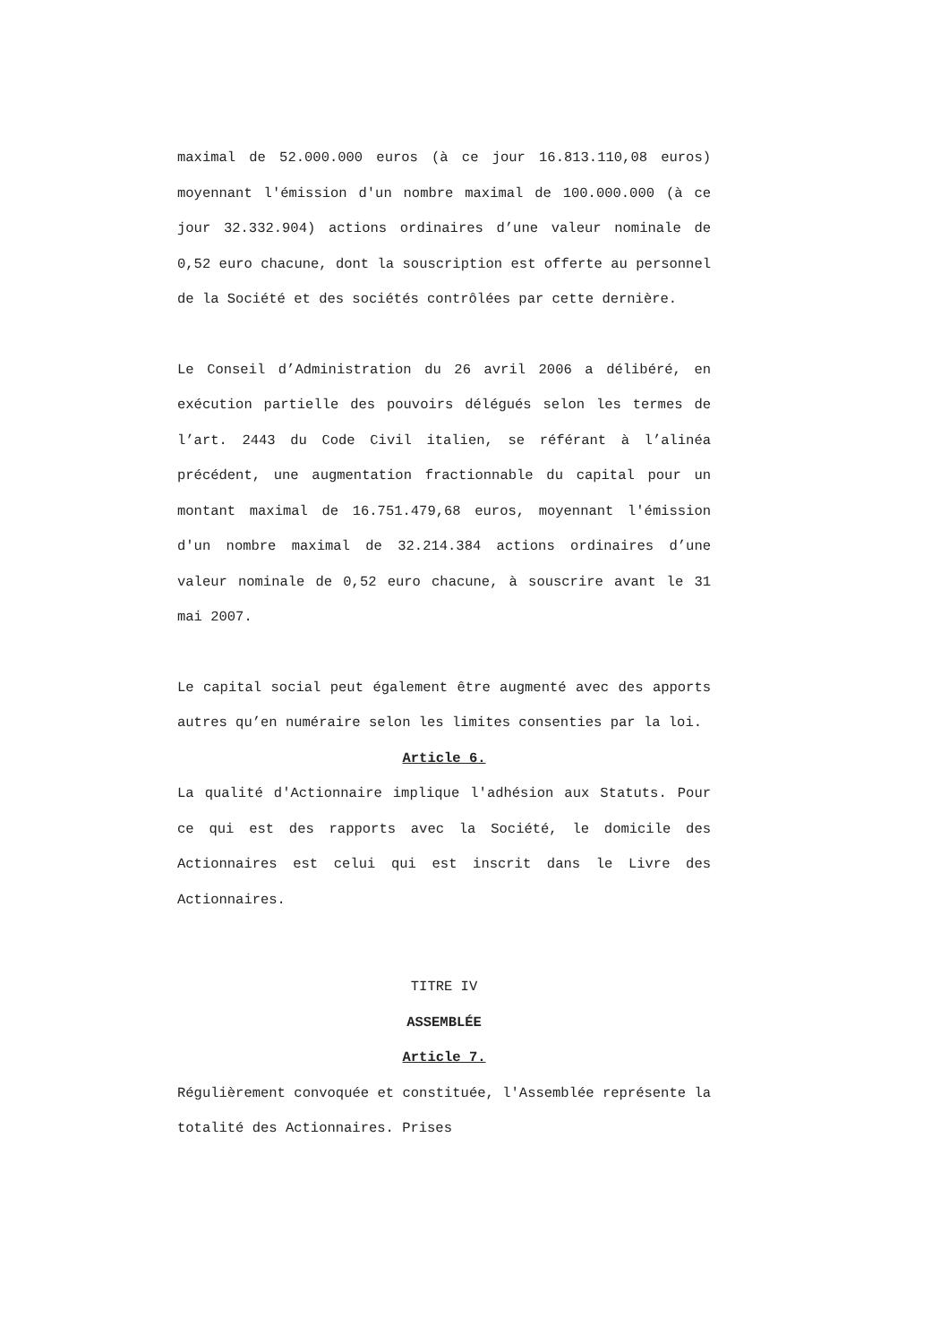maximal de 52.000.000 euros (à ce jour 16.813.110,08 euros) moyennant l'émission d'un nombre maximal de 100.000.000 (à ce jour 32.332.904) actions ordinaires d’une valeur nominale de 0,52 euro chacune, dont la souscription est offerte au personnel de la Société et des sociétés contrôlées par cette dernière.
Le Conseil d’Administration du 26 avril 2006 a délibéré, en exécution partielle des pouvoirs délégués selon les termes de l’art. 2443 du Code Civil italien, se référant à l’alinéa précédent, une augmentation fractionnable du capital pour un montant maximal de 16.751.479,68 euros, moyennant l'émission d'un nombre maximal de 32.214.384 actions ordinaires d’une valeur nominale de 0,52 euro chacune, à souscrire avant le 31 mai 2007.
Le capital social peut également être augmenté avec des apports autres qu’en numéraire selon les limites consenties par la loi.
Article 6.
La qualité d'Actionnaire implique l'adhésion aux Statuts. Pour ce qui est des rapports avec la Société, le domicile des Actionnaires est celui qui est inscrit dans le Livre des Actionnaires.
TITRE IV
ASSEMBLÉE
Article 7.
Régulièrement convoquée et constituée, l'Assemblée représente la totalité des Actionnaires. Prises